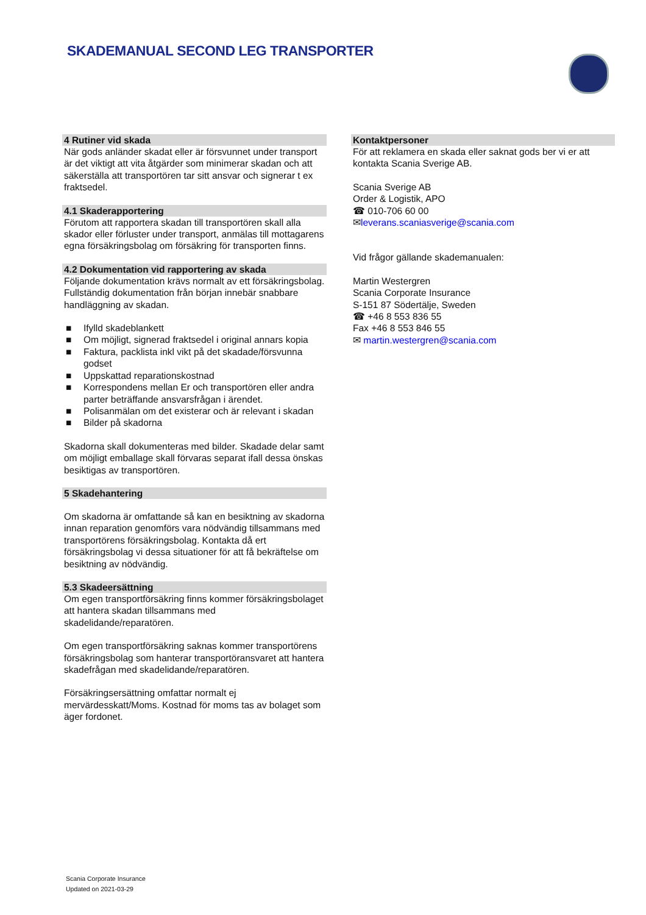SKADEMANUAL SECOND LEG TRANSPORTER
4 Rutiner vid skada
När gods anländer skadat eller är försvunnet under transport är det viktigt att vita åtgärder som minimerar skadan och att säkerställa att transportören tar sitt ansvar och signerar t ex fraktsedel.
4.1 Skaderapportering
Förutom att rapportera skadan till transportören skall alla skador eller förluster under transport, anmälas till mottagarens egna försäkringsbolag om försäkring för transporten finns.
4.2 Dokumentation vid rapportering av skada
Följande dokumentation krävs normalt av ett försäkringsbolag. Fullständig dokumentation från början innebär snabbare handläggning av skadan.
■ Ifylld skadeblankett
■ Om möjligt, signerad fraktsedel i original annars kopia
■ Faktura, packlista inkl vikt på det skadade/försvunna godset
■ Uppskattad reparationskostnad
■ Korrespondens mellan Er och transportören eller andra parter beträffande ansvarsfrågan i ärendet.
■ Polisanmälan om det existerar och är relevant i skadan
■ Bilder på skadorna
Skadorna skall dokumenteras med bilder. Skadade delar samt om möjligt emballage skall förvaras separat ifall dessa önskas besiktigas av transportören.
5 Skadehantering
Om skadorna är omfattande så kan en besiktning av skadorna innan reparation genomförs vara nödvändig tillsammans med transportörens försäkringsbolag. Kontakta då ert försäkringsbolag vi dessa situationer för att få bekräftelse om besiktning av nödvändig.
5.3 Skadeersättning
Om egen transportförsäkring finns kommer försäkringsbolaget att hantera skadan tillsammans med skadelidande/reparatören.
Om egen transportförsäkring saknas kommer transportörens försäkringsbolag som hanterar transportöransvaret att hantera skadefrågan med skadelidande/reparatören.
Försäkringsersättning omfattar normalt ej mervärdesskatt/Moms. Kostnad för moms tas av bolaget som äger fordonet.
Kontaktpersoner
För att reklamera en skada eller saknat gods ber vi er att kontakta Scania Sverige AB.
Scania Sverige AB
Order & Logistik, APO
☎ 010-706 60 00
✉leverans.scaniasverige@scania.com
Vid frågor gällande skademanualen:
Martin Westergren
Scania Corporate Insurance
S-151 87 Södertälje, Sweden
☎ +46 8 553 836 55
Fax +46 8 553 846 55
✉ martin.westergren@scania.com
Scania Corporate Insurance
Updated on 2021-03-29